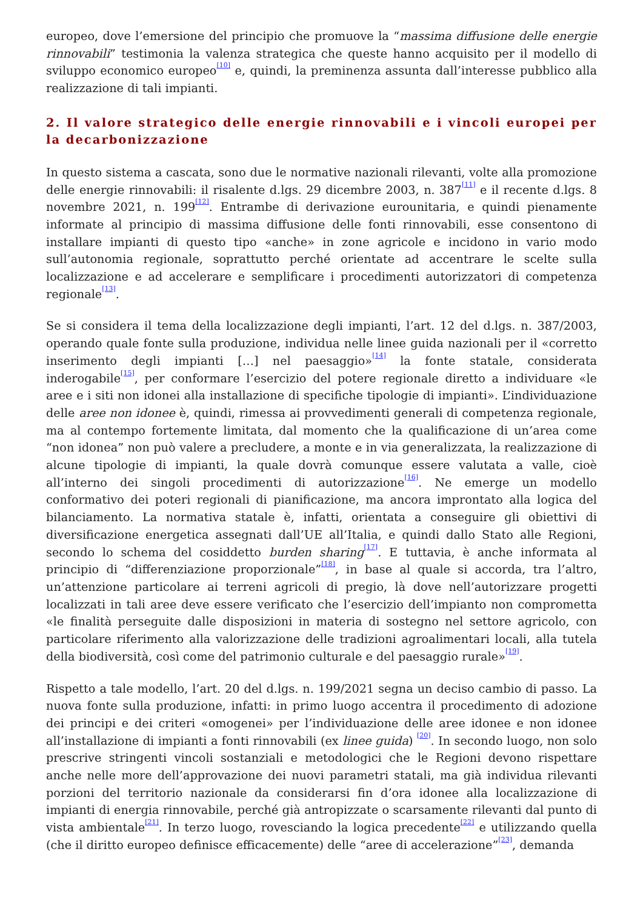europeo, dove l’emersione del principio che promuove la “massima diffusione delle energie rinnovabili” testimonia la valenza strategica che queste hanno acquisito per il modello di sviluppo economico europeo<sup>[10]</sup> e, quindi, la preminenza assunta dall’interesse pubblico alla realizzazione di tali impianti.
2. Il valore strategico delle energie rinnovabili e i vincoli europei per la decarbonizzazione
In questo sistema a cascata, sono due le normative nazionali rilevanti, volte alla promozione delle energie rinnovabili: il risalente d.lgs. 29 dicembre 2003, n. 387<sup>[11]</sup> e il recente d.lgs. 8 novembre 2021, n. 199<sup>[12]</sup>. Entrambe di derivazione eurounitaria, e quindi pienamente informate al principio di massima diffusione delle fonti rinnovabili, esse consentono di installare impianti di questo tipo «anche» in zone agricole e incidono in vario modo sull’autonomia regionale, soprattutto perché orientate ad accentrare le scelte sulla localizzazione e ad accelerare e semplificare i procedimenti autorizzatori di competenza regionale<sup>[13]</sup>.
Se si considera il tema della localizzazione degli impianti, l’art. 12 del d.lgs. n. 387/2003, operando quale fonte sulla produzione, individua nelle linee guida nazionali per il «corretto inserimento degli impianti […] nel paesaggio»<sup>[14]</sup> la fonte statale, considerata inderogabile<sup>[15]</sup>, per conformare l’esercizio del potere regionale diretto a individuare «le aree e i siti non idonei alla installazione di specifiche tipologie di impianti». L’individuazione delle aree non idonee è, quindi, rimessa ai provvedimenti generali di competenza regionale, ma al contempo fortemente limitata, dal momento che la qualificazione di un’area come “non idonea” non può valere a precludere, a monte e in via generalizzata, la realizzazione di alcune tipologie di impianti, la quale dovrà comunque essere valutata a valle, cioè all’interno dei singoli procedimenti di autorizzazione<sup>[16]</sup>. Ne emerge un modello conformativo dei poteri regionali di pianificazione, ma ancora improntato alla logica del bilanciamento. La normativa statale è, infatti, orientata a conseguire gli obiettivi di diversificazione energetica assegnati dall’UE all’Italia, e quindi dallo Stato alle Regioni, secondo lo schema del cosiddetto burden sharing<sup>[17]</sup>. E tuttavia, è anche informata al principio di “differenziazione proporzionale”<sup>[18]</sup>, in base al quale si accorda, tra l’altro, un’attenzione particolare ai terreni agricoli di pregio, là dove nell’autorizzare progetti localizzati in tali aree deve essere verificato che l’esercizio dell’impianto non comprometta «le finalità perseguite dalle disposizioni in materia di sostegno nel settore agricolo, con particolare riferimento alla valorizzazione delle tradizioni agroalimentari locali, alla tutela della biodiversità, così come del patrimonio culturale e del paesaggio rurale»<sup>[19]</sup>.
Rispetto a tale modello, l’art. 20 del d.lgs. n. 199/2021 segna un deciso cambio di passo. La nuova fonte sulla produzione, infatti: in primo luogo accentra il procedimento di adozione dei principi e dei criteri «omogenei» per l’individuazione delle aree idonee e non idonee all’installazione di impianti a fonti rinnovabili (ex linee guida) <sup>[20]</sup>. In secondo luogo, non solo prescrive stringenti vincoli sostanziali e metodologici che le Regioni devono rispettare anche nelle more dell’approvazione dei nuovi parametri statali, ma già individua rilevanti porzioni del territorio nazionale da considerarsi fin d’ora idonee alla localizzazione di impianti di energia rinnovabile, perché già antropizzate o scarsamente rilevanti dal punto di vista ambientale<sup>[21]</sup>. In terzo luogo, rovesciando la logica precedente<sup>[22]</sup> e utilizzando quella (che il diritto europeo definisce efficacemente) delle “aree di accelerazione”<sup>[23]</sup>, demanda